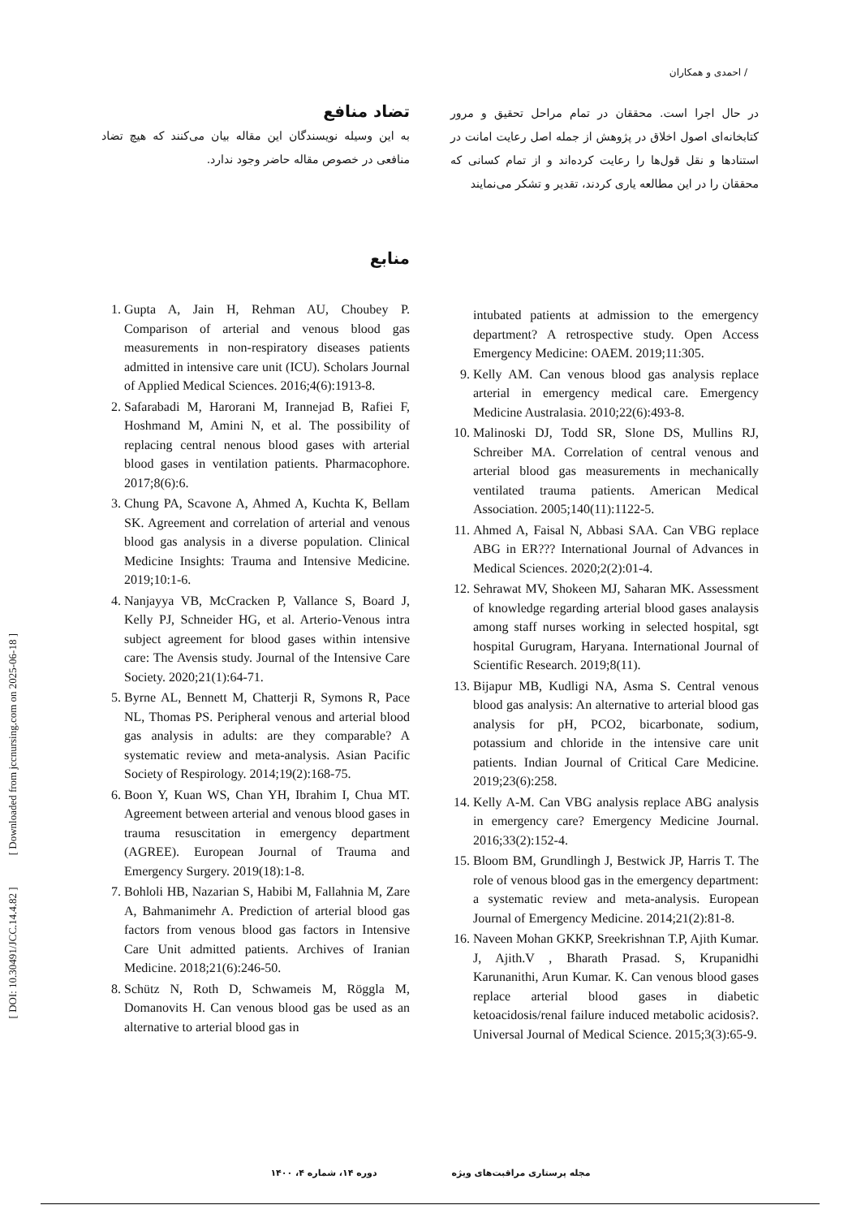/ احمدی و همکاران
در حال اجرا است. محققان در تمام مراحل تحقیق و مرور کتابخانه‌ای اصول اخلاق در پژوهش از جمله اصل رعایت امانت در استنادها و نقل قول‌ها را رعایت کرده‌اند و از تمام کسانی که محققان را در این مطالعه یاری کردند، تقدیر و تشکر می‌نمایند
intubated patients at admission to the emergency department? A retrospective study. Open Access Emergency Medicine: OAEM. 2019;11:305.
9. Kelly AM. Can venous blood gas analysis replace arterial in emergency medical care. Emergency Medicine Australasia. 2010;22(6):493-8.
10. Malinoski DJ, Todd SR, Slone DS, Mullins RJ, Schreiber MA. Correlation of central venous and arterial blood gas measurements in mechanically ventilated trauma patients. American Medical Association. 2005;140(11):1122-5.
11. Ahmed A, Faisal N, Abbasi SAA. Can VBG replace ABG in ER??? International Journal of Advances in Medical Sciences. 2020;2(2):01-4.
12. Sehrawat MV, Shokeen MJ, Saharan MK. Assessment of knowledge regarding arterial blood gases analaysis among staff nurses working in selected hospital, sgt hospital Gurugram, Haryana. International Journal of Scientific Research. 2019;8(11).
13. Bijapur MB, Kudligi NA, Asma S. Central venous blood gas analysis: An alternative to arterial blood gas analysis for pH, PCO2, bicarbonate, sodium, potassium and chloride in the intensive care unit patients. Indian Journal of Critical Care Medicine. 2019;23(6):258.
14. Kelly A-M. Can VBG analysis replace ABG analysis in emergency care? Emergency Medicine Journal. 2016;33(2):152-4.
15. Bloom BM, Grundlingh J, Bestwick JP, Harris T. The role of venous blood gas in the emergency department: a systematic review and meta-analysis. European Journal of Emergency Medicine. 2014;21(2):81-8.
16. Naveen Mohan GKKP, Sreekrishnan T.P, Ajith Kumar. J, Ajith.V , Bharath Prasad. S, Krupanidhi Karunanithi, Arun Kumar. K. Can venous blood gases replace arterial blood gases in diabetic ketoacidosis/renal failure induced metabolic acidosis?. Universal Journal of Medical Science. 2015;3(3):65-9.
تضاد منافع
به این وسیله نویسندگان این مقاله بیان می‌کنند که هیچ تضاد منافعی در خصوص مقاله حاضر وجود ندارد.
منابع
1. Gupta A, Jain H, Rehman AU, Choubey P. Comparison of arterial and venous blood gas measurements in non-respiratory diseases patients admitted in intensive care unit (ICU). Scholars Journal of Applied Medical Sciences. 2016;4(6):1913-8.
2. Safarabadi M, Harorani M, Irannejad B, Rafiei F, Hoshmand M, Amini N, et al. The possibility of replacing central nenous blood gases with arterial blood gases in ventilation patients. Pharmacophore. 2017;8(6):6.
3. Chung PA, Scavone A, Ahmed A, Kuchta K, Bellam SK. Agreement and correlation of arterial and venous blood gas analysis in a diverse population. Clinical Medicine Insights: Trauma and Intensive Medicine. 2019;10:1-6.
4. Nanjayya VB, McCracken P, Vallance S, Board J, Kelly PJ, Schneider HG, et al. Arterio-Venous intra subject agreement for blood gases within intensive care: The Avensis study. Journal of the Intensive Care Society. 2020;21(1):64-71.
5. Byrne AL, Bennett M, Chatterji R, Symons R, Pace NL, Thomas PS. Peripheral venous and arterial blood gas analysis in adults: are they comparable? A systematic review and meta-analysis. Asian Pacific Society of Respirology. 2014;19(2):168-75.
6. Boon Y, Kuan WS, Chan YH, Ibrahim I, Chua MT. Agreement between arterial and venous blood gases in trauma resuscitation in emergency department (AGREE). European Journal of Trauma and Emergency Surgery. 2019(18):1-8.
7. Bohloli HB, Nazarian S, Habibi M, Fallahnia M, Zare A, Bahmanimehr A. Prediction of arterial blood gas factors from venous blood gas factors in Intensive Care Unit admitted patients. Archives of Iranian Medicine. 2018;21(6):246-50.
8. Schütz N, Roth D, Schwameis M, Röggla M, Domanovits H. Can venous blood gas be used as an alternative to arterial blood gas in
[ DOI: 10.30491/JCC.14.4.82 ] [ Downloaded from jccnursing.com on 2025-06-18 ]
مجله پرستاری مراقبت‌های ویژه دوره ۱۴، شماره ۴، ۱۴۰۰